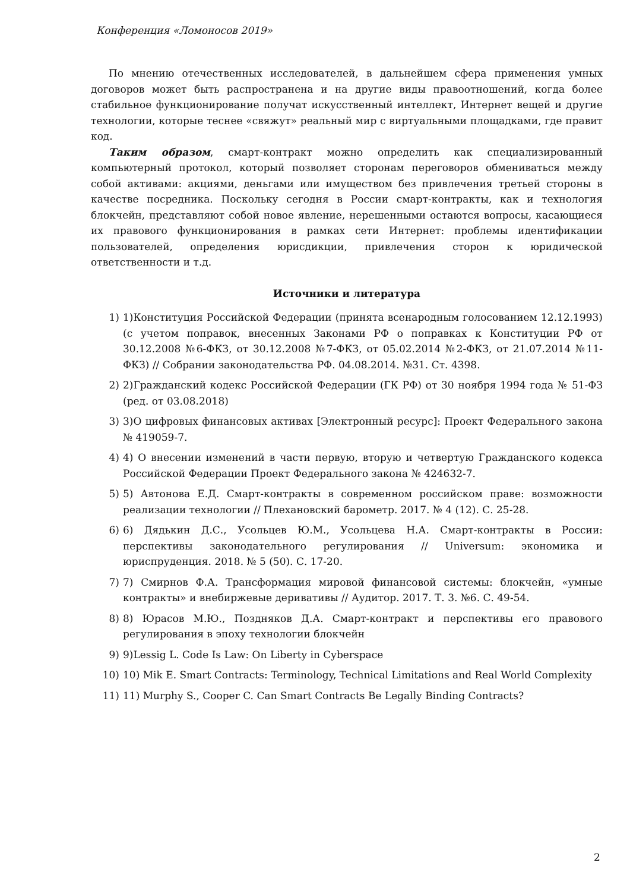Конференция «Ломоносов 2019»
По мнению отечественных исследователей, в дальнейшем сфера применения умных договоров может быть распространена и на другие виды правоотношений, когда более стабильное функционирование получат искусственный интеллект, Интернет вещей и другие технологии, которые теснее «свяжут» реальный мир с виртуальными площадками, где правит код.
Таким образом, смарт-контракт можно определить как специализированный компьютерный протокол, который позволяет сторонам переговоров обмениваться между собой активами: акциями, деньгами или имуществом без привлечения третьей стороны в качестве посредника. Поскольку сегодня в России смарт-контракты, как и технология блокчейн, представляют собой новое явление, нерешенными остаются вопросы, касающиеся их правового функционирования в рамках сети Интернет: проблемы идентификации пользователей, определения юрисдикции, привлечения сторон к юридической ответственности и т.д.
Источники и литература
1) 1)Конституция Российской Федерации (принята всенародным голосованием 12.12.1993) (с учетом поправок, внесенных Законами РФ о поправках к Конституции РФ от 30.12.2008 №6-ФКЗ, от 30.12.2008 №7-ФКЗ, от 05.02.2014 №2-ФКЗ, от 21.07.2014 №11-ФКЗ) // Собрании законодательства РФ. 04.08.2014. №31. Ст. 4398.
2) 2)Гражданский кодекс Российской Федерации (ГК РФ) от 30 ноября 1994 года № 51-ФЗ (ред. от 03.08.2018)
3) 3)О цифровых финансовых активах [Электронный ресурс]: Проект Федерального закона № 419059-7.
4) 4) О внесении изменений в части первую, вторую и четвертую Гражданского кодекса Российской Федерации Проект Федерального закона № 424632-7.
5) 5) Автонова Е.Д. Смарт-контракты в современном российском праве: возможности реализации технологии // Плехановский барометр. 2017. № 4 (12). С. 25-28.
6) 6) Дядькин Д.С., Усольцев Ю.М., Усольцева Н.А. Смарт-контракты в России: перспективы законодательного регулирования // Universum: экономика и юриспруденция. 2018. № 5 (50). С. 17-20.
7) 7) Смирнов Ф.А. Трансформация мировой финансовой системы: блокчейн, «умные контракты» и внебиржевые деривативы // Аудитор. 2017. Т. 3. №6. С. 49-54.
8) 8) Юрасов М.Ю., Поздняков Д.А. Смарт-контракт и перспективы его правового регулирования в эпоху технологии блокчейн
9) 9)Lessig L. Code Is Law: On Liberty in Cyberspace
10) 10) Mik E. Smart Contracts: Terminology, Technical Limitations and Real World Complexity
11) 11) Murphy S., Cooper C. Can Smart Contracts Be Legally Binding Contracts?
2